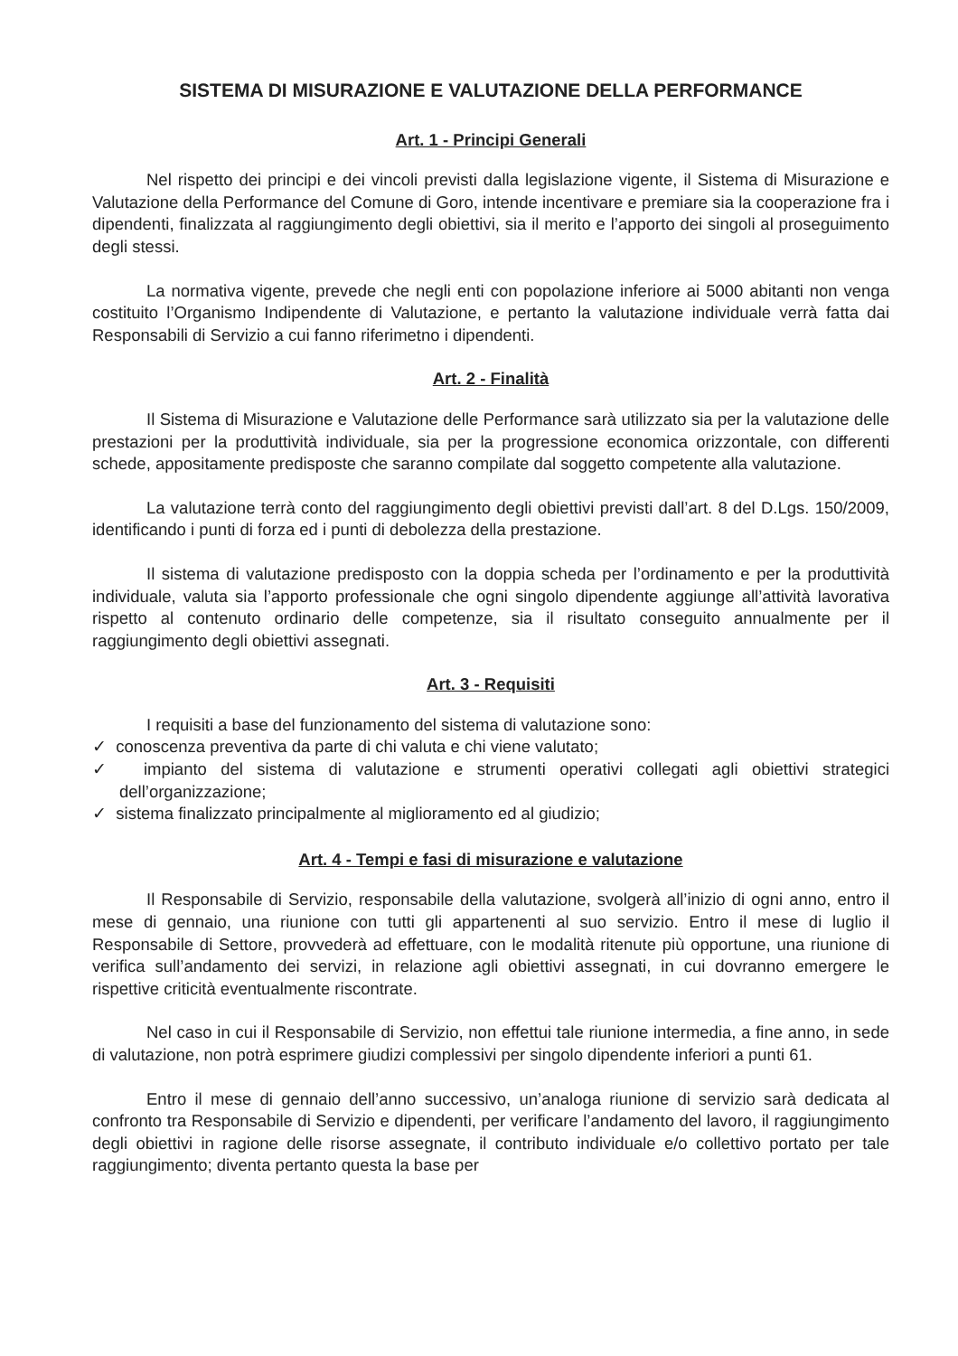SISTEMA DI MISURAZIONE E VALUTAZIONE DELLA PERFORMANCE
Art. 1 - Principi Generali
Nel rispetto dei principi e dei vincoli previsti dalla legislazione vigente, il Sistema di Misurazione e Valutazione della Performance del Comune di Goro, intende incentivare e premiare sia la cooperazione fra i dipendenti, finalizzata al raggiungimento degli obiettivi, sia il merito e l’apporto dei singoli al proseguimento degli stessi.
La normativa vigente, prevede che negli enti con popolazione inferiore ai 5000 abitanti non venga costituito l’Organismo Indipendente di Valutazione, e pertanto la valutazione individuale verrà fatta dai Responsabili di Servizio a cui fanno riferimetno i dipendenti.
Art. 2 - Finalità
Il Sistema di Misurazione e Valutazione delle Performance sarà utilizzato sia per la valutazione delle prestazioni per la produttività individuale, sia per la progressione economica orizzontale, con differenti schede, appositamente predisposte che saranno compilate dal soggetto competente alla valutazione.
La valutazione terrà conto del raggiungimento degli obiettivi previsti dall’art. 8 del D.Lgs. 150/2009, identificando i punti di forza ed i punti di debolezza della prestazione.
Il sistema di valutazione predisposto con la doppia scheda per l’ordinamento e per la produttività individuale, valuta sia l’apporto professionale che ogni singolo dipendente aggiunge all’attività lavorativa rispetto al contenuto ordinario delle competenze, sia il risultato conseguito annualmente per il raggiungimento degli obiettivi assegnati.
Art. 3 - Requisiti
I requisiti a base del funzionamento del sistema di valutazione sono:
✓ conoscenza preventiva da parte di chi valuta e chi viene valutato;
✓ impianto del sistema di valutazione e strumenti operativi collegati agli obiettivi strategici dell’organizzazione;
✓ sistema finalizzato principalmente al miglioramento ed al giudizio;
Art. 4 - Tempi e fasi di misurazione e valutazione
Il Responsabile di Servizio, responsabile della valutazione, svolgerà all’inizio di ogni anno, entro il mese di gennaio, una riunione con tutti gli appartenenti al suo servizio. Entro il mese di luglio il Responsabile di Settore, provvederà ad effettuare, con le modalità ritenute più opportune, una riunione di verifica sull’andamento dei servizi, in relazione agli obiettivi assegnati, in cui dovranno emergere le rispettive criticità eventualmente riscontrate.
Nel caso in cui il Responsabile di Servizio, non effettui tale riunione intermedia, a fine anno, in sede di valutazione, non potrà esprimere giudizi complessivi per singolo dipendente inferiori a punti 61.
Entro il mese di gennaio dell’anno successivo, un’analoga riunione di servizio sarà dedicata al confronto tra Responsabile di Servizio e dipendenti, per verificare l’andamento del lavoro, il raggiungimento degli obiettivi in ragione delle risorse assegnate, il contributo individuale e/o collettivo portato per tale raggiungimento; diventa pertanto questa la base per